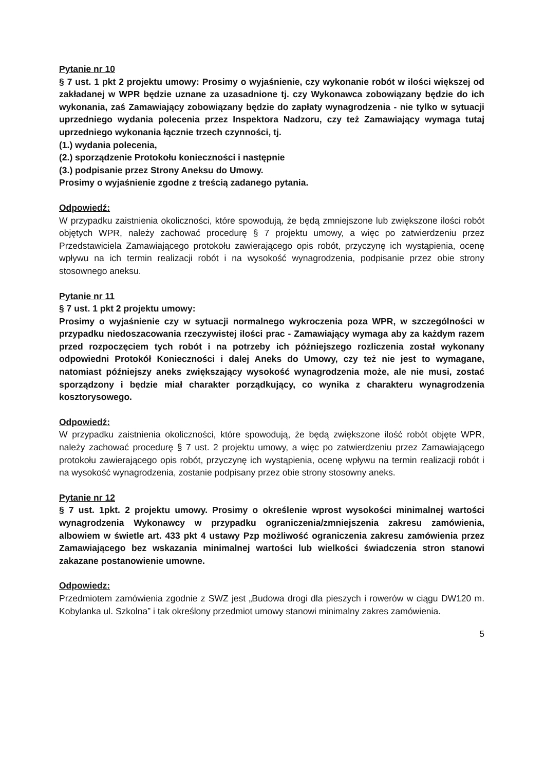Pytanie nr 10
§ 7 ust. 1 pkt 2 projektu umowy: Prosimy o wyjaśnienie, czy wykonanie robót w ilości większej od zakładanej w WPR będzie uznane za uzasadnione tj. czy Wykonawca zobowiązany będzie do ich wykonania, zaś Zamawiający zobowiązany będzie do zapłaty wynagrodzenia - nie tylko w sytuacji uprzedniego wydania polecenia przez Inspektora Nadzoru, czy też Zamawiający wymaga tutaj uprzedniego wykonania łącznie trzech czynności, tj.
(1.) wydania polecenia,
(2.) sporządzenie Protokołu konieczności i następnie
(3.) podpisanie przez Strony Aneksu do Umowy.
Prosimy o wyjaśnienie zgodne z treścią zadanego pytania.
Odpowiedź:
W przypadku zaistnienia okoliczności, które spowodują, że będą zmniejszone lub zwiększone ilości robót objętych WPR, należy zachować procedurę § 7 projektu umowy, a więc po zatwierdzeniu przez Przedstawiciela Zamawiającego protokołu zawierającego opis robót, przyczynę ich wystąpienia, ocenę wpływu na ich termin realizacji robót i na wysokość wynagrodzenia, podpisanie przez obie strony stosownego aneksu.
Pytanie nr 11
§ 7 ust. 1 pkt 2 projektu umowy:
Prosimy o wyjaśnienie czy w sytuacji normalnego wykroczenia poza WPR, w szczególności w przypadku niedoszacowania rzeczywistej ilości prac - Zamawiający wymaga aby za każdym razem przed rozpoczęciem tych robót i na potrzeby ich późniejszego rozliczenia został wykonany odpowiedni Protokół Konieczności i dalej Aneks do Umowy, czy też nie jest to wymagane, natomiast późniejszy aneks zwiększający wysokość wynagrodzenia może, ale nie musi, zostać sporządzony i będzie miał charakter porządkujący, co wynika z charakteru wynagrodzenia kosztorysowego.
Odpowiedź:
W przypadku zaistnienia okoliczności, które spowodują, że będą zwiększone ilość robót objęte WPR, należy zachować procedurę § 7 ust. 2 projektu umowy, a więc po zatwierdzeniu przez Zamawiającego protokołu zawierającego opis robót, przyczynę ich wystąpienia, ocenę wpływu na termin realizacji robót i na wysokość wynagrodzenia, zostanie podpisany przez obie strony stosowny aneks.
Pytanie nr 12
§ 7 ust. 1pkt. 2 projektu umowy. Prosimy o określenie wprost wysokości minimalnej wartości wynagrodzenia Wykonawcy w przypadku ograniczenia/zmniejszenia zakresu zamówienia, albowiem w świetle art. 433 pkt 4 ustawy Pzp możliwość ograniczenia zakresu zamówienia przez Zamawiającego bez wskazania minimalnej wartości lub wielkości świadczenia stron stanowi zakazane postanowienie umowne.
Odpowiedz:
Przedmiotem zamówienia zgodnie z SWZ jest „Budowa drogi dla pieszych i rowerów w ciągu DW120 m. Kobylanka ul. Szkolna” i tak określony przedmiot umowy stanowi minimalny zakres zamówienia.
5